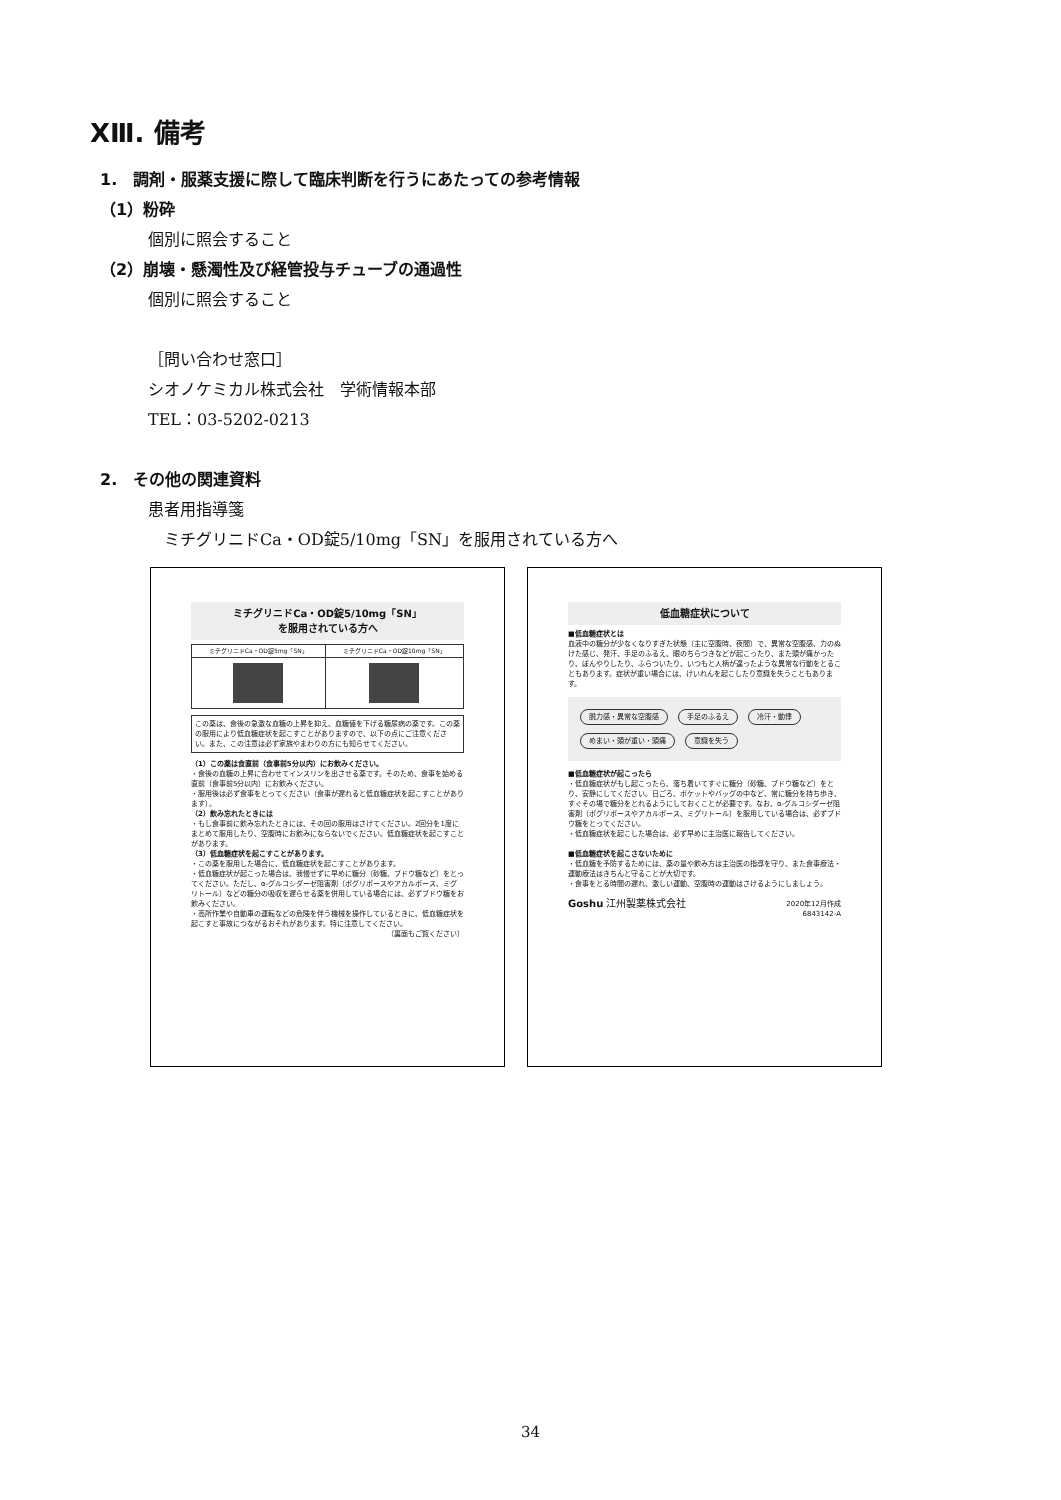XⅢ. 備考
1.　調剤・服薬支援に際して臨床判断を行うにあたっての参考情報
（1）粉砕
個別に照会すること
（2）崩壊・懸濁性及び経管投与チューブの通過性
個別に照会すること
［問い合わせ窓口］
シオノケミカル株式会社　学術情報本部
TEL：03-5202-0213
2.　その他の関連資料
患者用指導箋
　ミチグリニドCa・OD錠5/10mg「SN」を服用されている方へ
ミチグリニドCa・OD錠5/10mg「SN」
を服用されている方へ
| ミチグリニドCa・OD錠5mg「SN」 | ミチグリニドCa・OD錠10mg「SN」 |
この薬は、食後の急激な血糖の上昇を抑え、血糖値を下げる糖尿病の薬です。この薬の服用により低血糖症状を起こすことがありますので、以下の点にご注意ください。また、この注意は必ず家族やまわりの方にも知らせてください。
（1）この薬は食直前（食事前5分以内）にお飲みください。
・食後の血糖の上昇に合わせてインスリンを出させる薬です。そのため、食事を始める直前（食事前5分以内）にお飲みください。
・服用後は必ず食事をとってください（食事が遅れると低血糖症状を起こすことがあります）。
（2）飲み忘れたときには
・もし食事前に飲み忘れたときには、その回の服用はさけてください。2回分を1度にまとめて服用したり、空腹時にお飲みにならないでください。低血糖症状を起こすことがあります。
（3）低血糖症状を起こすことがあります。
・この薬を服用した場合に、低血糖症状を起こすことがあります。
・低血糖症状が起こった場合は、我慢せずに早めに糖分（砂糖、ブドウ糖など）をとってください。ただし、α-グルコシダーゼ阻害剤（ボグリボースやアカルボース、ミグリトール）などの糖分の吸収を遅らせる薬を併用している場合には、必ずブドウ糖をお飲みください。
・高所作業や自動車の運転などの危険を伴う機械を操作しているときに、低血糖症状を起こすと事故につながるおそれがあります。特に注意してください。
（裏面もご覧ください）
低血糖症状について
■低血糖症状とは
血液中の糖分が少なくなりすぎた状態（主に空腹時、夜間）で、異常な空腹感、力のぬけた感じ、発汗、手足のふるえ、眼のちらつきなどが起こったり、また頭が痛かったり、ぼんやりしたり、ふらついたり、いつもと人柄が違ったような異常な行動をとることもあります。症状が重い場合には、けいれんを起こしたり意識を失うこともあります。
脱力感・異常な空腹感 手足のふるえ 冷汗・動悸 めまい・頭が重い・頭痛 意識を失う
■低血糖症状が起こったら
・低血糖症状がもし起こったら、落ち着いてすぐに糖分（砂糖、ブドウ糖など）をとり、安静にしてください。日ごろ、ポケットやバッグの中など、常に糖分を持ち歩き、すぐその場で糖分をとれるようにしておくことが必要です。なお、α-グルコシダーゼ阻害剤（ボグリボースやアカルボース、ミグリトール）を服用している場合は、必ずブドウ糖をとってください。
・低血糖症状を起こした場合は、必ず早めに主治医に報告してください。
■低血糖症状を起こさないために
・低血糖を予防するためには、薬の量や飲み方は主治医の指導を守り、また食事療法・運動療法はきちんと守ることが大切です。
・食事をとる時間の遅れ、激しい運動、空腹時の運動はさけるようにしましょう。
Goshu 江州製薬株式会社 2020年12月作成
6843142-A
34